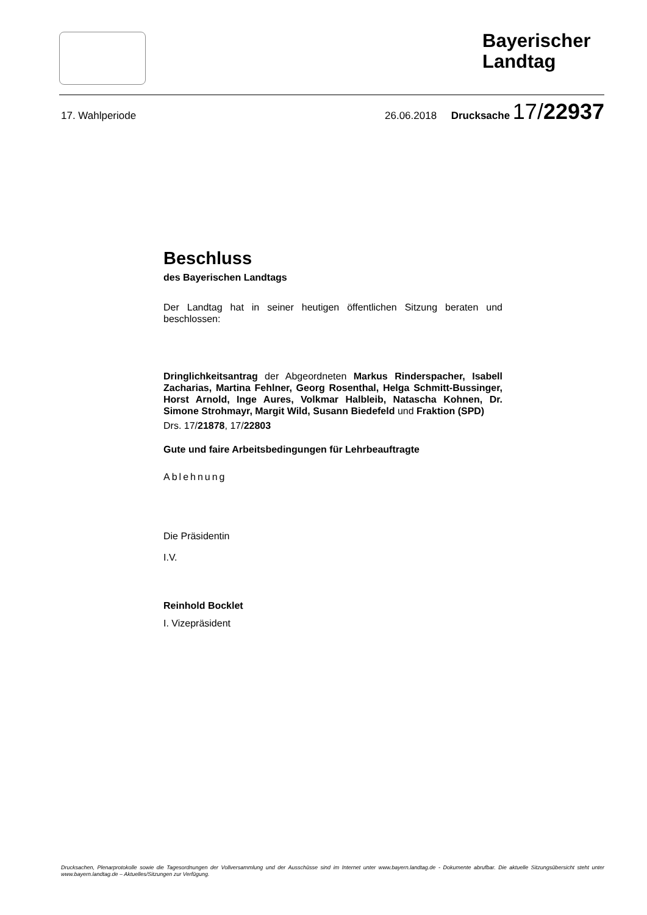Bayerischer Landtag
17. Wahlperiode 26.06.2018 Drucksache 17/22937
Beschluss
des Bayerischen Landtags
Der Landtag hat in seiner heutigen öffentlichen Sitzung beraten und beschlossen:
Dringlichkeitsantrag der Abgeordneten Markus Rinderspacher, Isabell Zacharias, Martina Fehlner, Georg Rosenthal, Helga Schmitt-Bussinger, Horst Arnold, Inge Aures, Volkmar Halbleib, Natascha Kohnen, Dr. Simone Strohmayr, Margit Wild, Susann Biedefeld und Fraktion (SPD)
Drs. 17/21878, 17/22803
Gute und faire Arbeitsbedingungen für Lehrbeauftragte
Ablehnung
Die Präsidentin
I.V.
Reinhold Bocklet
I. Vizepräsident
Drucksachen, Plenarprotokolle sowie die Tagesordnungen der Vollversammlung und der Ausschüsse sind im Internet unter www.bayern.landtag.de - Dokumente abrufbar. Die aktuelle Sitzungsübersicht steht unter www.bayern.landtag.de – Aktuelles/Sitzungen zur Verfügung.